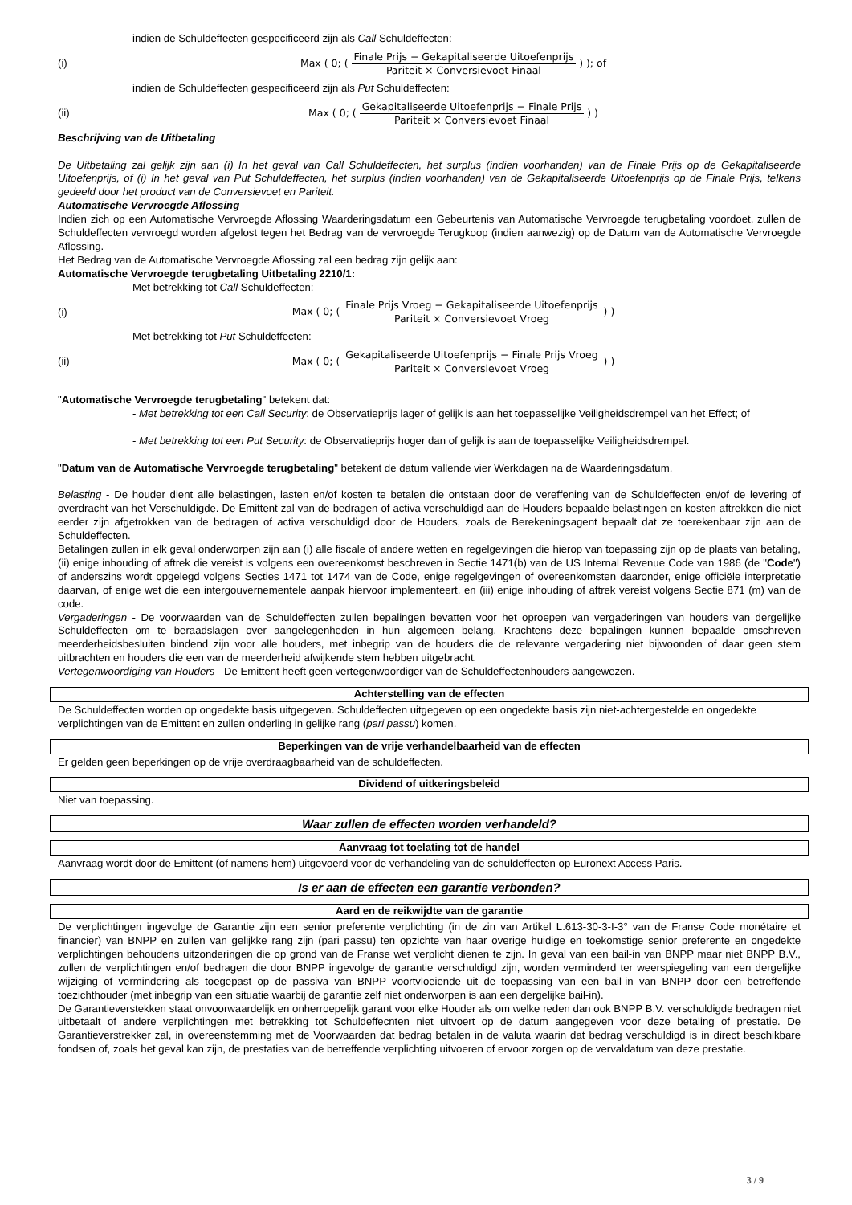indien de Schuldeffecten gespecificeerd zijn als Call Schuldeffecten:
(i) Max ( 0; ( Finale Prijs − Gekapitaliseerde Uitoefenprijs Pariteit × Conversievoet Finaal ) ); of
indien de Schuldeffecten gespecificeerd zijn als Put Schuldeffecten:
(ii) Max ( 0; ( Gekapitaliseerde Uitoefenprijs − Finale Prijs Pariteit × Conversievoet Finaal ) )
Beschrijving van de Uitbetaling
De Uitbetaling zal gelijk zijn aan (i) In het geval van Call Schuldeffecten, het surplus (indien voorhanden) van de Finale Prijs op de Gekapitaliseerde Uitoefenprijs, of (i) In het geval van Put Schuldeffecten, het surplus (indien voorhanden) van de Gekapitaliseerde Uitoefenprijs op de Finale Prijs, telkens gedeeld door het product van de Conversievoet en Pariteit.
Automatische Vervroegde Aflossing
Indien zich op een Automatische Vervroegde Aflossing Waarderingsdatum een Gebeurtenis van Automatische Vervroegde terugbetaling voordoet, zullen de Schuldeffecten vervroegd worden afgelost tegen het Bedrag van de vervroegde Terugkoop (indien aanwezig) op de Datum van de Automatische Vervroegde Aflossing.
Het Bedrag van de Automatische Vervroegde Aflossing zal een bedrag zijn gelijk aan:
Automatische Vervroegde terugbetaling Uitbetaling 2210/1:
Met betrekking tot Call Schuldeffecten:
(i) Max ( 0; ( Finale Prijs Vroeg − Gekapitaliseerde Uitoefenprijs Pariteit × Conversievoet Vroeg ) )
Met betrekking tot Put Schuldeffecten:
(ii) Max ( 0; ( Gekapitaliseerde Uitoefenprijs − Finale Prijs Vroeg Pariteit × Conversievoet Vroeg ) )
"Automatische Vervroegde terugbetaling" betekent dat:
- Met betrekking tot een Call Security: de Observatieprijs lager of gelijk is aan het toepasselijke Veiligheidsdrempel van het Effect; of
- Met betrekking tot een Put Security: de Observatieprijs hoger dan of gelijk is aan de toepasselijke Veiligheidsdrempel.
"Datum van de Automatische Vervroegde terugbetaling" betekent de datum vallende vier Werkdagen na de Waarderingsdatum.
Belasting - De houder dient alle belastingen, lasten en/of kosten te betalen die ontstaan door de vereffening van de Schuldeffecten en/of de levering of overdracht van het Verschuldigde. De Emittent zal van de bedragen of activa verschuldigd aan de Houders bepaalde belastingen en kosten aftrekken die niet eerder zijn afgetrokken van de bedragen of activa verschuldigd door de Houders, zoals de Berekeningsagent bepaalt dat ze toerekenbaar zijn aan de Schuldeffecten.
Betalingen zullen in elk geval onderworpen zijn aan (i) alle fiscale of andere wetten en regelgevingen die hierop van toepassing zijn op de plaats van betaling, (ii) enige inhouding of aftrek die vereist is volgens een overeenkomst beschreven in Sectie 1471(b) van de US Internal Revenue Code van 1986 (de "Code") of anderszins wordt opgelegd volgens Secties 1471 tot 1474 van de Code, enige regelgevingen of overeenkomsten daaronder, enige officiële interpretatie daarvan, of enige wet die een intergouvernementele aanpak hiervoor implementeert, en (iii) enige inhouding of aftrek vereist volgens Sectie 871 (m) van de code.
Vergaderingen - De voorwaarden van de Schuldeffecten zullen bepalingen bevatten voor het oproepen van vergaderingen van houders van dergelijke Schuldeffecten om te beraadslagen over aangelegenheden in hun algemeen belang. Krachtens deze bepalingen kunnen bepaalde omschreven meerderheidsbesluiten bindend zijn voor alle houders, met inbegrip van de houders die de relevante vergadering niet bijwoonden of daar geen stem uitbrachten en houders die een van de meerderheid afwijkende stem hebben uitgebracht.
Vertegenwoordiging van Houders - De Emittent heeft geen vertegenwoordiger van de Schuldeffectenhouders aangewezen.
Achterstelling van de effecten
De Schuldeffecten worden op ongedekte basis uitgegeven. Schuldeffecten uitgegeven op een ongedekte basis zijn niet-achtergestelde en ongedekte verplichtingen van de Emittent en zullen onderling in gelijke rang (pari passu) komen.
Beperkingen van de vrije verhandelbaarheid van de effecten
Er gelden geen beperkingen op de vrije overdraagbaarheid van de schuldeffecten.
Dividend of uitkeringsbeleid
Niet van toepassing.
Waar zullen de effecten worden verhandeld?
Aanvraag tot toelating tot de handel
Aanvraag wordt door de Emittent (of namens hem) uitgevoerd voor de verhandeling van de schuldeffecten op Euronext Access Paris.
Is er aan de effecten een garantie verbonden?
Aard en de reikwijdte van de garantie
De verplichtingen ingevolge de Garantie zijn een senior preferente verplichting (in de zin van Artikel L.613-30-3-I-3° van de Franse Code monétaire et financier) van BNPP en zullen van gelijkke rang zijn (pari passu) ten opzichte van haar overige huidige en toekomstige senior preferente en ongedekte verplichtingen behoudens uitzonderingen die op grond van de Franse wet verplicht dienen te zijn. In geval van een bail-in van BNPP maar niet BNPP B.V., zullen de verplichtingen en/of bedragen die door BNPP ingevolge de garantie verschuldigd zijn, worden verminderd ter weerspiegeling van een dergelijke wijziging of vermindering als toegepast op de passiva van BNPP voortvloeiende uit de toepassing van een bail-in van BNPP door een betreffende toezichthouder (met inbegrip van een situatie waarbij de garantie zelf niet onderworpen is aan een dergelijke bail-in).
De Garantieverstekken staat onvoorwaardelijk en onherroepelijk garant voor elke Houder als om welke reden dan ook BNPP B.V. verschuldigde bedragen niet uitbetaalt of andere verplichtingen met betrekking tot Schuldeffecnten niet uitvoert op de datum aangegeven voor deze betaling of prestatie. De Garantieverstrekker zal, in overeenstemming met de Voorwaarden dat bedrag betalen in de valuta waarin dat bedrag verschuldigd is in direct beschikbare fondsen of, zoals het geval kan zijn, de prestaties van de betreffende verplichting uitvoeren of ervoor zorgen op de vervaldatum van deze prestatie.
3 / 9